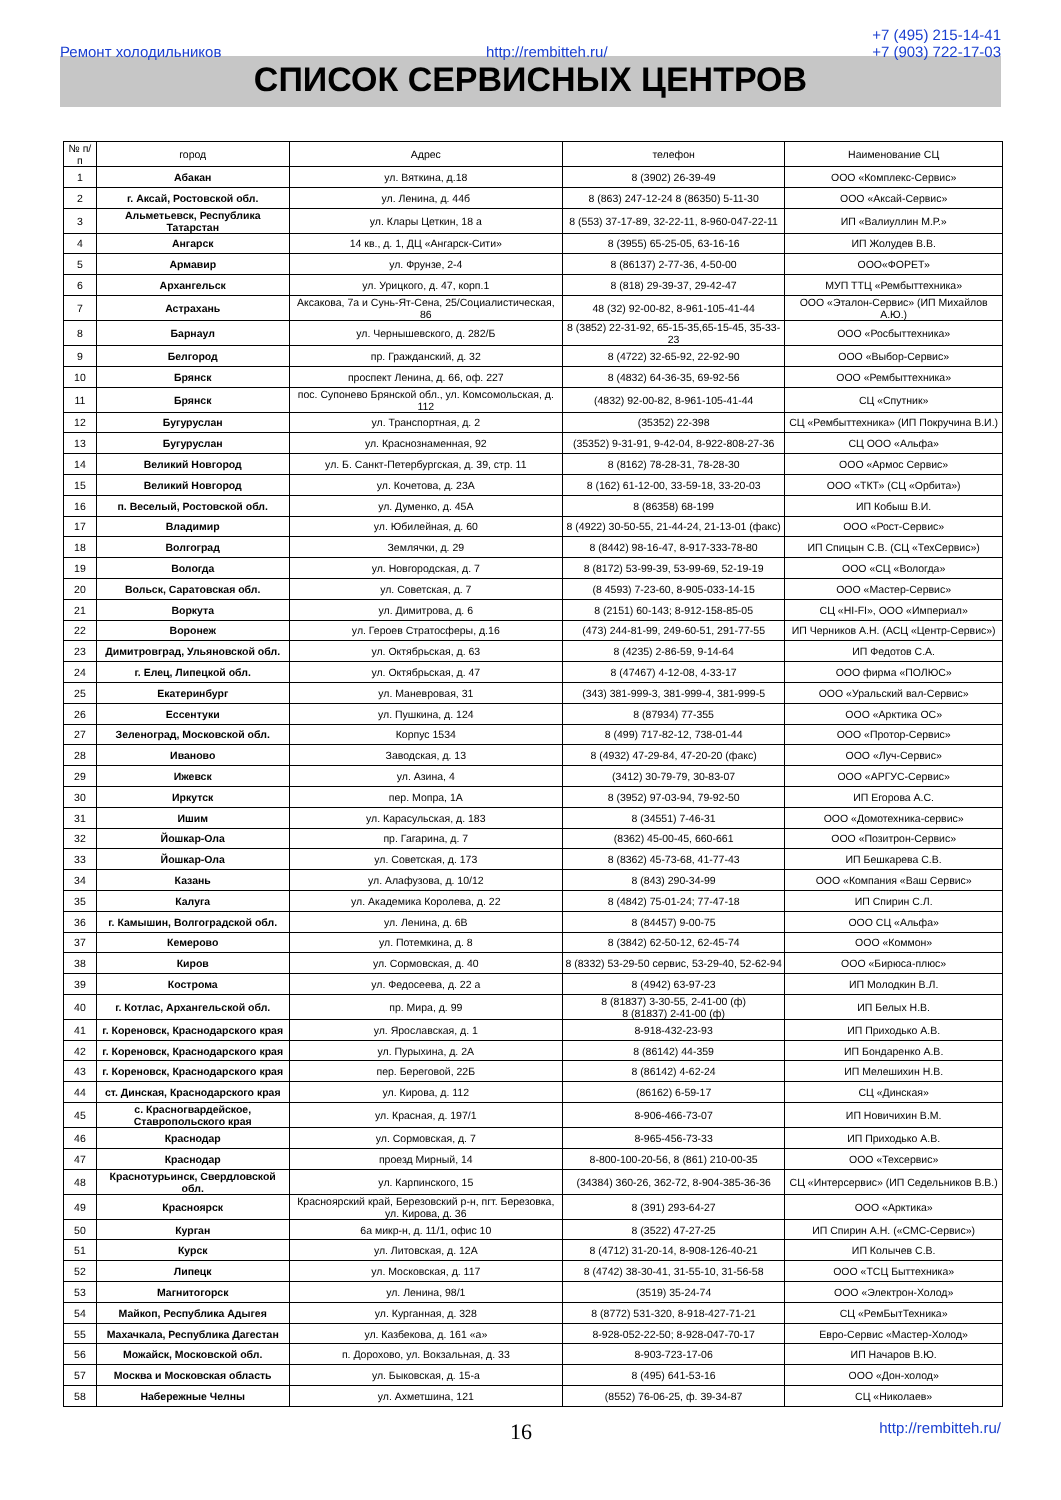Ремонт холодильников http://rembitteh.ru/ +7 (495) 215-14-41
+7 (903) 722-17-03
СПИСОК СЕРВИСНЫХ ЦЕНТРОВ
| № п/п | город | Адрес | телефон | Наименование СЦ |
| --- | --- | --- | --- | --- |
| 1 | Абакан | ул. Вяткина, д.18 | 8 (3902) 26-39-49 | ООО «Комплекс-Сервис» |
| 2 | г. Аксай, Ростовской обл. | ул. Ленина, д. 44б | 8 (863) 247-12-24 8 (86350) 5-11-30 | ООО «Аксай-Сервис» |
| 3 | Альметьевск, Республика Татарстан | ул. Клары Цеткин, 18 а | 8 (553) 37-17-89, 32-22-11, 8-960-047-22-11 | ИП «Валиуллин М.Р.» |
| 4 | Ангарск | 14 кв., д. 1, ДЦ «Ангарск-Сити» | 8 (3955) 65-25-05, 63-16-16 | ИП Жолудев В.В. |
| 5 | Армавир | ул. Фрунзе, 2-4 | 8 (86137) 2-77-36, 4-50-00 | ООО«ФОРЕТ» |
| 6 | Архангельск | ул. Урицкого, д. 47, корп.1 | 8 (818) 29-39-37, 29-42-47 | МУП ТТЦ «Рембыттехника» |
| 7 | Астрахань | Аксакова, 7а и Сунь-Ят-Сена, 25/Социалистическая, 86 | 48 (32) 92-00-82, 8-961-105-41-44 | ООО «Эталон-Сервис» (ИП Михайлов А.Ю.) |
| 8 | Барнаул | ул. Чернышевского, д. 282/Б | 8 (3852) 22-31-92, 65-15-35,65-15-45, 35-33-23 | ООО «Росбыттехника» |
| 9 | Белгород | пр. Гражданский, д. 32 | 8 (4722) 32-65-92, 22-92-90 | ООО «Выбор-Сервис» |
| 10 | Брянск | проспект Ленина, д. 66, оф. 227 | 8 (4832) 64-36-35, 69-92-56 | ООО «Рембыттехника» |
| 11 | Брянск | пос. Супонево Брянской обл., ул. Комсомольская, д. 112 | (4832) 92-00-82, 8-961-105-41-44 | СЦ «Спутник» |
| 12 | Бугуруслан | ул. Транспортная, д. 2 | (35352) 22-398 | СЦ «Рембыттехника» (ИП Покручина В.И.) |
| 13 | Бугуруслан | ул. Краснознаменная, 92 | (35352) 9-31-91, 9-42-04, 8-922-808-27-36 | СЦ ООО «Альфа» |
| 14 | Великий Новгород | ул. Б. Санкт-Петербургская, д. 39, стр. 11 | 8 (8162) 78-28-31, 78-28-30 | ООО «Армос Сервис» |
| 15 | Великий Новгород | ул. Кочетова, д. 23А | 8 (162) 61-12-00, 33-59-18, 33-20-03 | ООО «ТКТ» (СЦ «Орбита») |
| 16 | п. Веселый, Ростовской обл. | ул. Думенко, д. 45А | 8 (86358) 68-199 | ИП Кобыш В.И. |
| 17 | Владимир | ул. Юбилейная, д. 60 | 8 (4922) 30-50-55, 21-44-24, 21-13-01 (факс) | ООО «Рост-Сервис» |
| 18 | Волгоград | Землячки, д. 29 | 8 (8442) 98-16-47, 8-917-333-78-80 | ИП Спицын С.В. (СЦ «ТехСервис») |
| 19 | Вологда | ул. Новгородская, д. 7 | 8 (8172) 53-99-39, 53-99-69, 52-19-19 | ООО «СЦ «Вологда» |
| 20 | Вольск, Саратовская обл. | ул. Советская, д. 7 | (8 4593) 7-23-60, 8-905-033-14-15 | ООО «Мастер-Сервис» |
| 21 | Воркута | ул. Димитрова, д. 6 | 8 (2151) 60-143; 8-912-158-85-05 | СЦ «HI-FI», ООО «Империал» |
| 22 | Воронеж | ул. Героев Стратосферы, д.16 | (473) 244-81-99, 249-60-51, 291-77-55 | ИП Черников А.Н. (АСЦ «Центр-Сервис») |
| 23 | Димитровград, Ульяновской обл. | ул. Октябрьская, д. 63 | 8 (4235) 2-86-59, 9-14-64 | ИП Федотов С.А. |
| 24 | г. Елец, Липецкой обл. | ул. Октябрьская, д. 47 | 8 (47467) 4-12-08, 4-33-17 | ООО фирма «ПОЛЮС» |
| 25 | Екатеринбург | ул. Маневровая, 31 | (343) 381-999-3, 381-999-4, 381-999-5 | ООО «Уральский вал-Сервис» |
| 26 | Ессентуки | ул. Пушкина, д. 124 | 8 (87934) 77-355 | ООО «Арктика ОС» |
| 27 | Зеленоград, Московской обл. | Корпус 1534 | 8 (499) 717-82-12, 738-01-44 | ООО «Протор-Сервис» |
| 28 | Иваново | Заводская, д. 13 | 8 (4932) 47-29-84, 47-20-20 (факс) | ООО «Луч-Сервис» |
| 29 | Ижевск | ул. Азина, 4 | (3412) 30-79-79, 30-83-07 | ООО «АРГУС-Сервис» |
| 30 | Иркутск | пер. Мопра, 1А | 8 (3952) 97-03-94, 79-92-50 | ИП Егорова А.С. |
| 31 | Ишим | ул. Карасульская, д. 183 | 8 (34551) 7-46-31 | ООО «Домотехника-сервис» |
| 32 | Йошкар-Ола | пр. Гагарина, д. 7 | (8362) 45-00-45, 660-661 | ООО «Позитрон-Сервис» |
| 33 | Йошкар-Ола | ул. Советская, д. 173 | 8 (8362) 45-73-68, 41-77-43 | ИП Бешкарева С.В. |
| 34 | Казань | ул. Алафузова, д. 10/12 | 8 (843) 290-34-99 | ООО «Компания «Ваш Сервис» |
| 35 | Калуга | ул. Академика Королева, д. 22 | 8 (4842) 75-01-24; 77-47-18 | ИП Спирин С.Л. |
| 36 | г. Камышин, Волгоградской обл. | ул. Ленина, д. 6В | 8 (84457) 9-00-75 | ООО СЦ «Альфа» |
| 37 | Кемерово | ул. Потемкина, д. 8 | 8 (3842) 62-50-12, 62-45-74 | ООО «Коммон» |
| 38 | Киров | ул. Сормовская, д. 40 | 8 (8332) 53-29-50 сервис, 53-29-40, 52-62-94 | ООО «Бирюса-плюс» |
| 39 | Кострома | ул. Федосеева, д. 22 а | 8 (4942) 63-97-23 | ИП Молодкин В.Л. |
| 40 | г. Котлас, Архангельской обл. | пр. Мира, д. 99 | 8 (81837) 3-30-55, 2-41-00 (ф) 8 (81837) 2-41-00 (ф) | ИП Белых Н.В. |
| 41 | г. Кореновск, Краснодарского края | ул. Ярославская, д. 1 | 8-918-432-23-93 | ИП Приходько А.В. |
| 42 | г. Кореновск, Краснодарского края | ул. Пурыхина, д. 2А | 8 (86142) 44-359 | ИП Бондаренко А.В. |
| 43 | г. Кореновск, Краснодарского края | пер. Береговой, 22Б | 8 (86142) 4-62-24 | ИП Мелешихин Н.В. |
| 44 | ст. Динская, Краснодарского края | ул. Кирова, д. 112 | (86162) 6-59-17 | СЦ «Динская» |
| 45 | с. Красногвардейское, Ставропольского края | ул. Красная, д. 197/1 | 8-906-466-73-07 | ИП Новичихин В.М. |
| 46 | Краснодар | ул. Сормовская, д. 7 | 8-965-456-73-33 | ИП Приходько А.В. |
| 47 | Краснодар | проезд Мирный, 14 | 8-800-100-20-56, 8 (861) 210-00-35 | ООО «Техсервис» |
| 48 | Краснотурьинск, Свердловской обл. | ул. Карпинского, 15 | (34384) 360-26, 362-72, 8-904-385-36-36 | СЦ «Интерсервис» (ИП Седельников В.В.) |
| 49 | Красноярск | Красноярский край, Березовский р-н, пгт. Березовка, ул. Кирова, д. 36 | 8 (391) 293-64-27 | ООО «Арктика» |
| 50 | Курган | 6а микр-н, д. 11/1, офис 10 | 8 (3522) 47-27-25 | ИП Спирин А.Н. («СМС-Сервис») |
| 51 | Курск | ул. Литовская, д. 12А | 8 (4712) 31-20-14, 8-908-126-40-21 | ИП Колычев С.В. |
| 52 | Липецк | ул. Московская, д. 117 | 8 (4742) 38-30-41, 31-55-10, 31-56-58 | ООО «ТСЦ Быттехника» |
| 53 | Магнитогорск | ул. Ленина, 98/1 | (3519) 35-24-74 | ООО «Электрон-Холод» |
| 54 | Майкоп, Республика Адыгея | ул. Курганная, д. 328 | 8 (8772) 531-320, 8-918-427-71-21 | СЦ «РемБытТехника» |
| 55 | Махачкала, Республика Дагестан | ул. Казбекова, д. 161 «а» | 8-928-052-22-50; 8-928-047-70-17 | Евро-Сервис «Мастер-Холод» |
| 56 | Можайск, Московской обл. | п. Дорохово, ул. Вокзальная, д. 33 | 8-903-723-17-06 | ИП Начаров В.Ю. |
| 57 | Москва и Московская область | ул. Быковская, д. 15-а | 8 (495) 641-53-16 | ООО «Дон-холод» |
| 58 | Набережные Челны | ул. Ахметшина, 121 | (8552) 76-06-25, ф. 39-34-87 | СЦ «Николаев» |
16 http://rembitteh.ru/